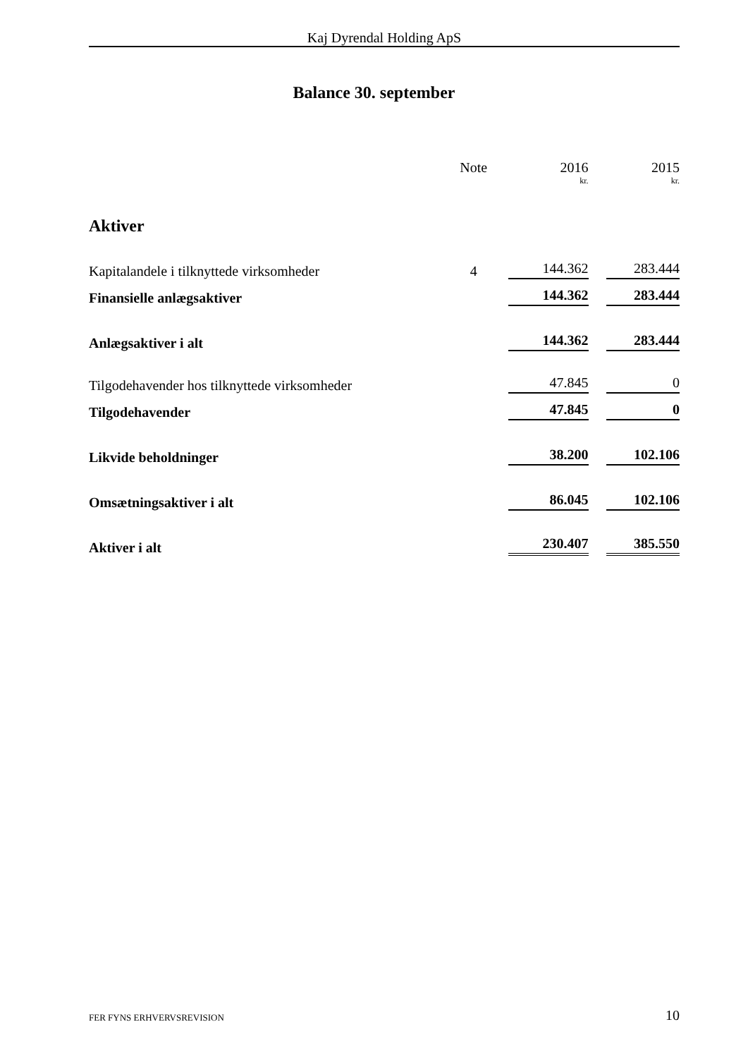Kaj Dyrendal Holding ApS
Balance 30. september
| | Note | 2016 | | 2015 |
| | | kr. | | kr. |
| Aktiver | | | | |
| Kapitalandele i tilknyttede virksomheder | 4 | 144.362 | | 283.444 |
| Finansielle anlægsaktiver | | 144.362 | | 283.444 |
| Anlægsaktiver i alt | | 144.362 | | 283.444 |
| Tilgodehavender hos tilknyttede virksomheder | | 47.845 | | 0 |
| Tilgodehavender | | 47.845 | | 0 |
| Likvide beholdninger | | 38.200 | | 102.106 |
| Omsætningsaktiver i alt | | 86.045 | | 102.106 |
| Aktiver i alt | | 230.407 | | 385.550 |
FER FYNS ERHVERVSREVISION 10